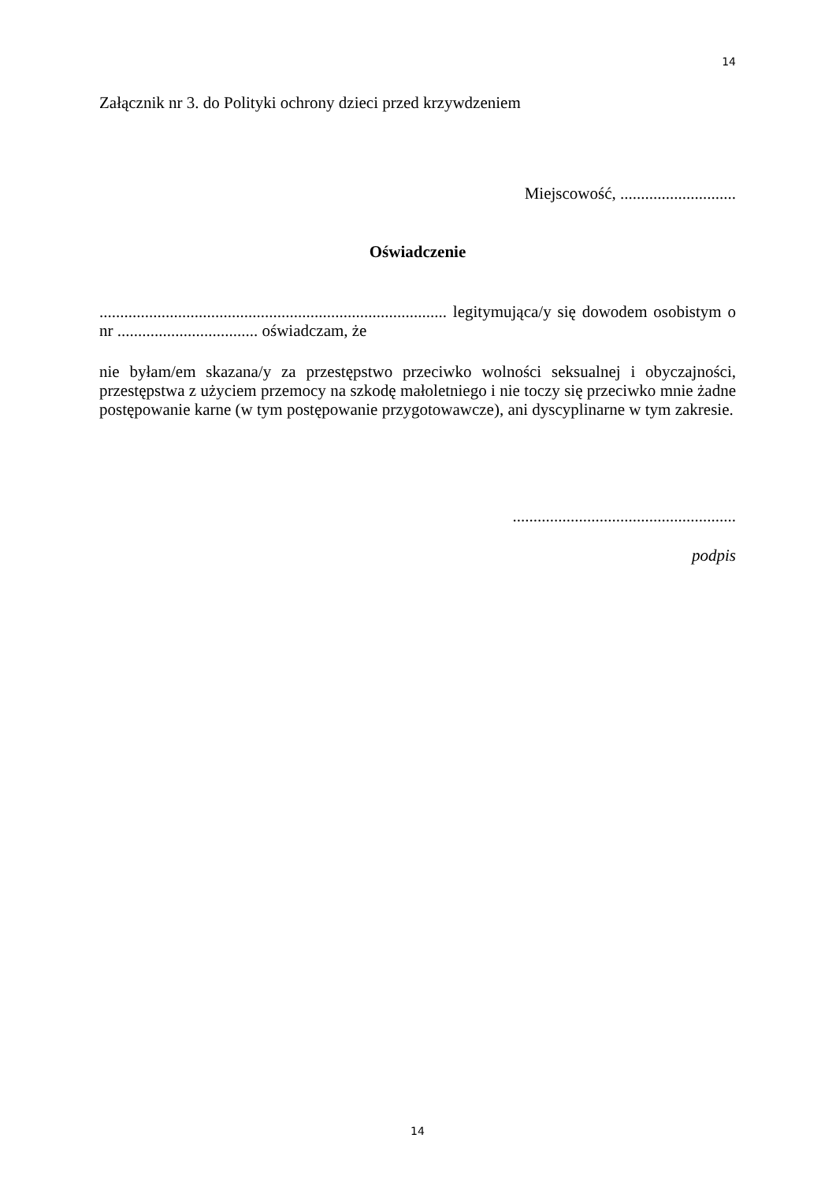14
Załącznik nr 3. do Polityki ochrony dzieci przed krzywdzeniem
Miejscowość, ............................
Oświadczenie
.................................................................................... legitymująca/y się dowodem osobistym o nr .................................. oświadczam, że
nie byłam/em skazana/y za przestępstwo przeciwko wolności seksualnej i obyczajności, przestępstwa z użyciem przemocy na szkodę małoletniego i nie toczy się przeciwko mnie żadne postępowanie karne (w tym postępowanie przygotowawcze), ani dyscyplinarne w tym zakresie.
......................................................
podpis
14